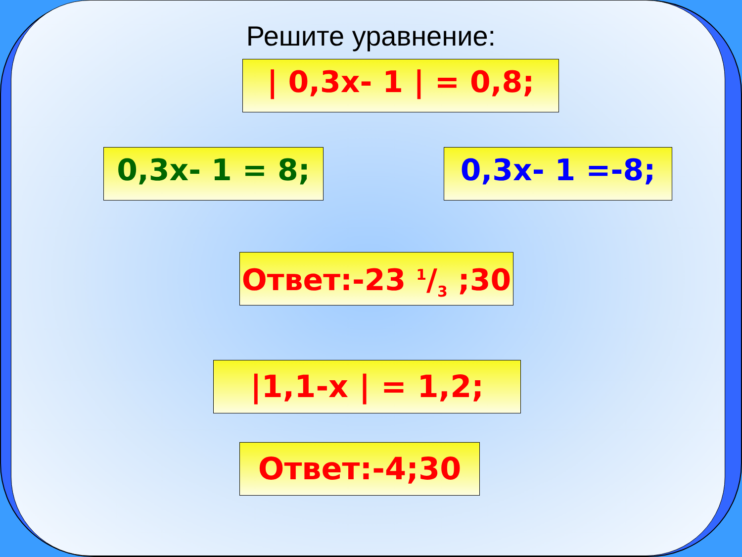Решите уравнение:
| 0,3x- 1 | = 0,8;
0,3x- 1 = 8; 0,3x- 1 =-8;
Ответ:-23 1/3 ;30
|1,1-x | = 1,2;
Ответ:-4;30